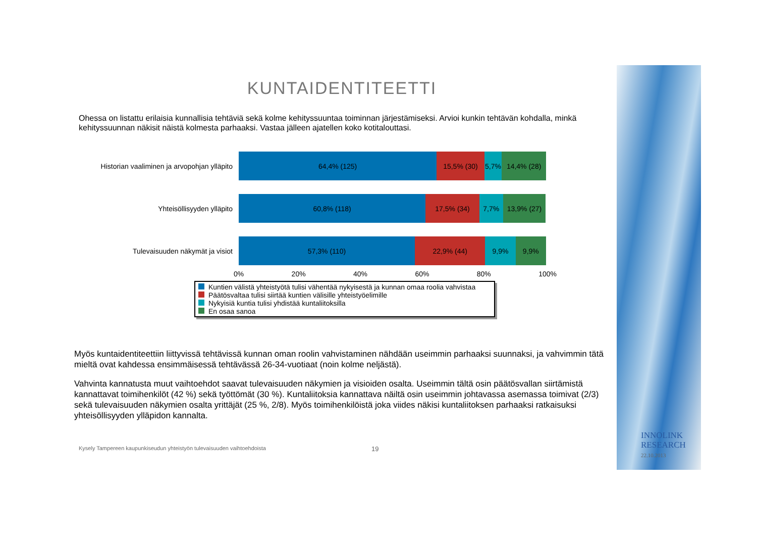KUNTAIDENTITEETTI
Ohessa on listattu erilaisia kunnallisia tehtäviä sekä kolme kehityssuuntaa toiminnan järjestämiseksi. Arvioi kunkin tehtävän kohdalla, minkä kehityssuunnan näkisit näistä kolmesta parhaaksi. Vastaa jälleen ajatellen koko kotitalouttasi.
Historian vaaliminen ja arvopohjan ylläpito
64,4% (125) 15,5% (30) 5,7% 14,4% (28)
Yhteisöllisyyden ylläpito
60,8% (118) 17,5% (34) 7,7% 13,9% (27)
Tulevaisuuden näkymät ja visiot
57,3% (110) 22,9% (44) 9,9% 9,9%
0% 20% 40% 60% 80% 100%
Kuntien välistä yhteistyötä tulisi vähentää nykyisestä ja kunnan omaa roolia vahvistaa
Päätösvaltaa tulisi siirtää kuntien välisille yhteistyöelimille
Nykyisiä kuntia tulisi yhdistää kuntaliitoksilla
En osaa sanoa
Myös kuntaidentiteettiin liittyvissä tehtävissä kunnan oman roolin vahvistaminen nähdään useimmin parhaaksi suunnaksi, ja vahvimmin tätä mieltä ovat kahdessa ensimmäisessä tehtävässä 26-34-vuotiaat (noin kolme neljästä).
Vahvinta kannatusta muut vaihtoehdot saavat tulevaisuuden näkymien ja visioiden osalta. Useimmin tältä osin päätösvallan siirtämistä kannattavat toimihenkilöt (42 %) sekä työttömät (30 %). Kuntaliitoksia kannattava näiltä osin useimmin johtavassa asemassa toimivat (2/3) sekä tulevaisuuden näkymien osalta yrittäjät (25 %, 2/8). Myös toimihenkilöistä joka viides näkisi kuntaliitoksen parhaaksi ratkaisuksi yhteisöllisyyden ylläpidon kannalta.
Kysely Tampereen kaupunkiseudun yhteistyön tulevaisuuden vaihtoehdoista 19
INNOLINK
RESEARCH
22.10.2013